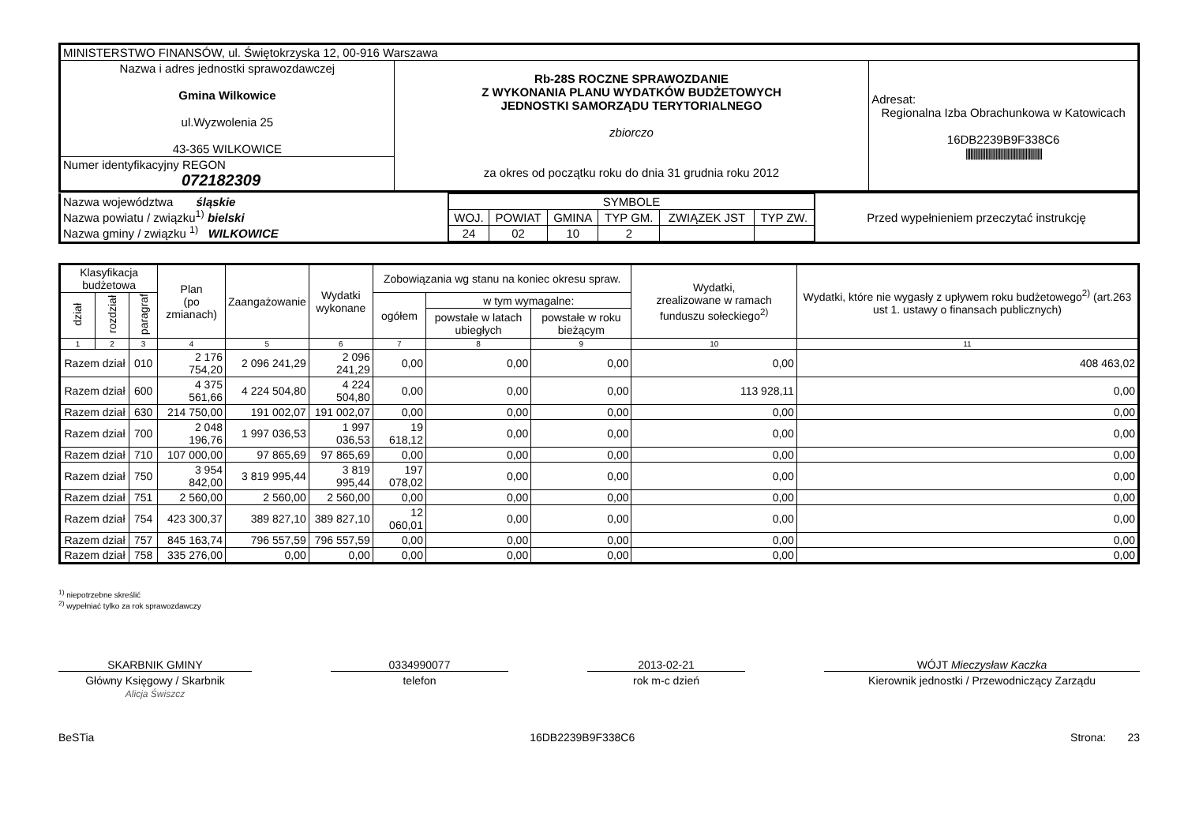| MINISTERSTWO FINANSÓW, ul. Świętokrzyska 12, 00-916 Warszawa | | |
| Nazwa i adres jednostki sprawozdawczej Gmina Wilkowice ul.Wyzwolenia 25 43-365 WILKOWICE | Rb-28S ROCZNE SPRAWOZDANIE Z WYKONANIA PLANU WYDATKÓW BUDŻETOWYCH JEDNOSTKI SAMORZĄDU TERYTORIALNEGO zbiorczo za okres od początku roku do dnia 31 grudnia roku 2012 | Adresat: Regionalna Izba Obrachunkowa w Katowicach 16DB2239B9F338C6 /////////////////////////////////////////////////// |
| Numer identyfikacyjny REGON 072182309 | | |
| Nazwa województwa śląskie Nazwa powiatu / związku<sup>1)</sup> bielski Nazwa gminy / związku <sup>1)</sup> WILKOWICE | / SYMBOLE / / / / / / / WOJ. / POWIAT / GMINA / TYP GM. / ZWIĄZEK JST / TYP ZW. / / 24 / 02 / 10 / 2 / / / | Przed wypełnieniem przeczytać instrukcję |
| Klasyfikacja budżetowa | | | Plan (po zmianach) | Zaangażowanie | Wydatki wykonane | Zobowiązania wg stanu na koniec okresu spraw. | | | Wydatki, zrealizowane w ramach funduszu sołeckiego<sup>2)</sup> | Wydatki, które nie wygasły z upływem roku budżetowego<sup>2)</sup> (art.263 ust 1. ustawy o finansach publicznych) |
| --- | --- | --- | --- | --- | --- | --- | --- | --- | --- | --- |
| dział | rozdział | paragraf | | | | ogółem | w tym wymagalne: | | | |
| | | | | | | | powstałe w latach ubiegłych | powstałe w roku bieżącym | | |
| 1 | 2 | 3 | 4 | 5 | 6 | 7 | 8 | 9 | 10 | 11 |
| Razem dział | | 010 | 2 176 754,20 | 2 096 241,29 | 2 096 241,29 | 0,00 | 0,00 | 0,00 | 0,00 | 408 463,02 |
| Razem dział | | 600 | 4 375 561,66 | 4 224 504,80 | 4 224 504,80 | 0,00 | 0,00 | 0,00 | 113 928,11 | 0,00 |
| Razem dział | | 630 | 214 750,00 | 191 002,07 | 191 002,07 | 0,00 | 0,00 | 0,00 | 0,00 | 0,00 |
| Razem dział | | 700 | 2 048 196,76 | 1 997 036,53 | 1 997 036,53 | 19 618,12 | 0,00 | 0,00 | 0,00 | 0,00 |
| Razem dział | | 710 | 107 000,00 | 97 865,69 | 97 865,69 | 0,00 | 0,00 | 0,00 | 0,00 | 0,00 |
| Razem dział | | 750 | 3 954 842,00 | 3 819 995,44 | 3 819 995,44 | 197 078,02 | 0,00 | 0,00 | 0,00 | 0,00 |
| Razem dział | | 751 | 2 560,00 | 2 560,00 | 2 560,00 | 0,00 | 0,00 | 0,00 | 0,00 | 0,00 |
| Razem dział | | 754 | 423 300,37 | 389 827,10 | 389 827,10 | 12 060,01 | 0,00 | 0,00 | 0,00 | 0,00 |
| Razem dział | | 757 | 845 163,74 | 796 557,59 | 796 557,59 | 0,00 | 0,00 | 0,00 | 0,00 | 0,00 |
| Razem dział | | 758 | 335 276,00 | 0,00 | 0,00 | 0,00 | 0,00 | 0,00 | 0,00 | 0,00 |
<sup>1)</sup> niepotrzebne skreślić
<sup>2)</sup> wypełniać tylko za rok sprawozdawczy
SKARBNIK GMINY
Główny Księgowy / Skarbnik
Alicja Świszcz 0334990077
telefon
2013-02-21
rok m-c dzień
WÓJT Mieczysław Kaczka
Kierownik jednostki / Przewodniczący Zarządu
BeSTia 16DB2239B9F338C6 Strona: 23